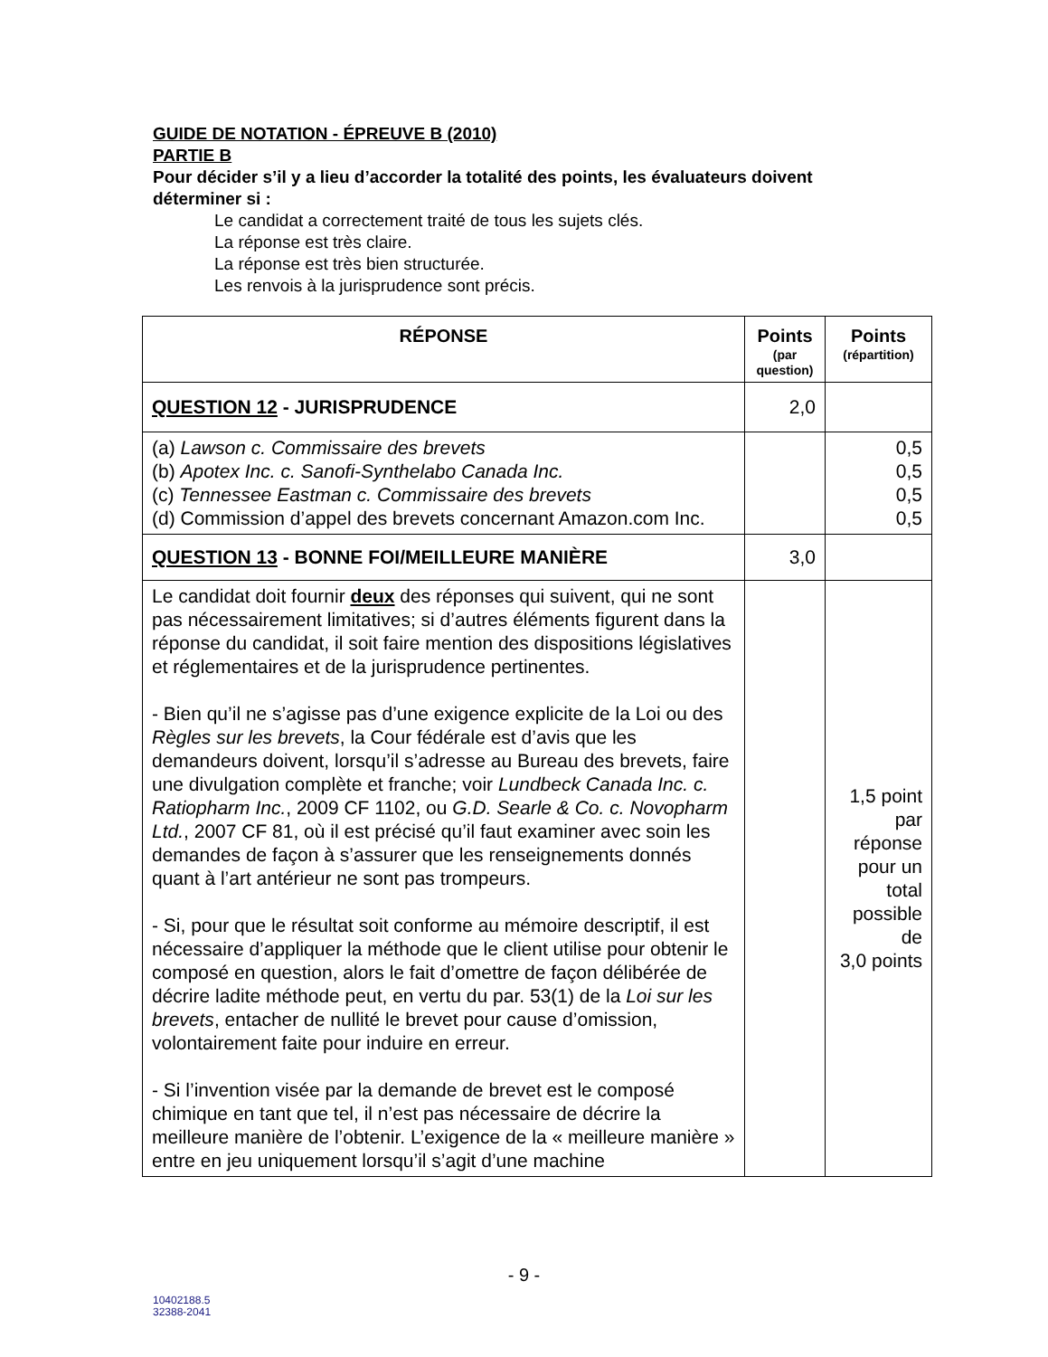GUIDE DE NOTATION - ÉPREUVE B (2010)
PARTIE B
Pour décider s’il y a lieu d’accorder la totalité des points, les évaluateurs doivent déterminer si :
Le candidat a correctement traité de tous les sujets clés.
La réponse est très claire.
La réponse est très bien structurée.
Les renvois à la jurisprudence sont précis.
| RÉPONSE | Points (par question) | Points (répartition) |
| --- | --- | --- |
| QUESTION 12 - JURISPRUDENCE | 2,0 | |
| (a) Lawson c. Commissaire des brevets (b) Apotex Inc. c. Sanofi-Synthelabo Canada Inc. (c) Tennessee Eastman c. Commissaire des brevets (d) Commission d’appel des brevets concernant Amazon.com Inc. | | 0,5 0,5 0,5 0,5 |
| QUESTION 13 - BONNE FOI/MEILLEURE MANIÈRE | 3,0 | |
| Le candidat doit fournir deux des réponses qui suivent, qui ne sont pas nécessairement limitatives; si d’autres éléments figurent dans la réponse du candidat, il soit faire mention des dispositions législatives et réglementaires et de la jurisprudence pertinentes. - Bien qu’il ne s’agisse pas d’une exigence explicite de la Loi ou des Règles sur les brevets , la Cour fédérale est d’avis que les demandeurs doivent, lorsqu’il s’adresse au Bureau des brevets, faire une divulgation complète et franche; voir Lundbeck Canada Inc. c. Ratiopharm Inc. , 2009 CF 1102, ou G.D. Searle & Co. c. Novopharm Ltd. , 2007 CF 81, où il est précisé qu’il faut examiner avec soin les demandes de façon à s’assurer que les renseignements donnés quant à l’art antérieur ne sont pas trompeurs. - Si, pour que le résultat soit conforme au mémoire descriptif, il est nécessaire d’appliquer la méthode que le client utilise pour obtenir le composé en question, alors le fait d’omettre de façon délibérée de décrire ladite méthode peut, en vertu du par. 53(1) de la Loi sur les brevets , entacher de nullité le brevet pour cause d’omission, volontairement faite pour induire en erreur. - Si l’invention visée par la demande de brevet est le composé chimique en tant que tel, il n’est pas nécessaire de décrire la meilleure manière de l’obtenir. L’exigence de la « meilleure manière » entre en jeu uniquement lorsqu’il s’agit d’une machine | | 1,5 point par réponse pour un total possible de 3,0 points |
- 9 -
10402188.5
32388-2041